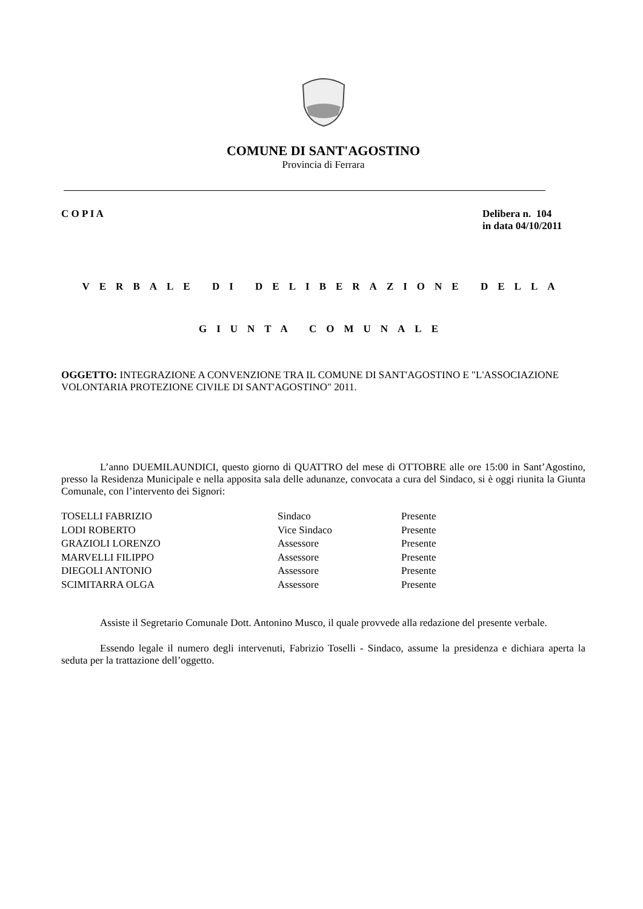COMUNE DI SANT'AGOSTINO
Provincia di Ferrara
C O P I A Delibera n. 104
in data 04/10/2011
VERBALE DI DELIBERAZIONE DELLA
GIUNTA COMUNALE
OGGETTO: INTEGRAZIONE A CONVENZIONE TRA IL COMUNE DI SANT'AGOSTINO E "L'ASSOCIAZIONE VOLONTARIA PROTEZIONE CIVILE DI SANT'AGOSTINO" 2011.
L’anno DUEMILAUNDICI, questo giorno di QUATTRO del mese di OTTOBRE alle ore 15:00 in Sant’Agostino, presso la Residenza Municipale e nella apposita sala delle adunanze, convocata a cura del Sindaco, si è oggi riunita la Giunta Comunale, con l’intervento dei Signori:
| TOSELLI FABRIZIO | Sindaco | Presente |
| LODI ROBERTO | Vice Sindaco | Presente |
| GRAZIOLI LORENZO | Assessore | Presente |
| MARVELLI FILIPPO | Assessore | Presente |
| DIEGOLI ANTONIO | Assessore | Presente |
| SCIMITARRA OLGA | Assessore | Presente |
Assiste il Segretario Comunale Dott. Antonino Musco, il quale provvede alla redazione del presente verbale.
Essendo legale il numero degli intervenuti, Fabrizio Toselli - Sindaco, assume la presidenza e dichiara aperta la seduta per la trattazione dell’oggetto.